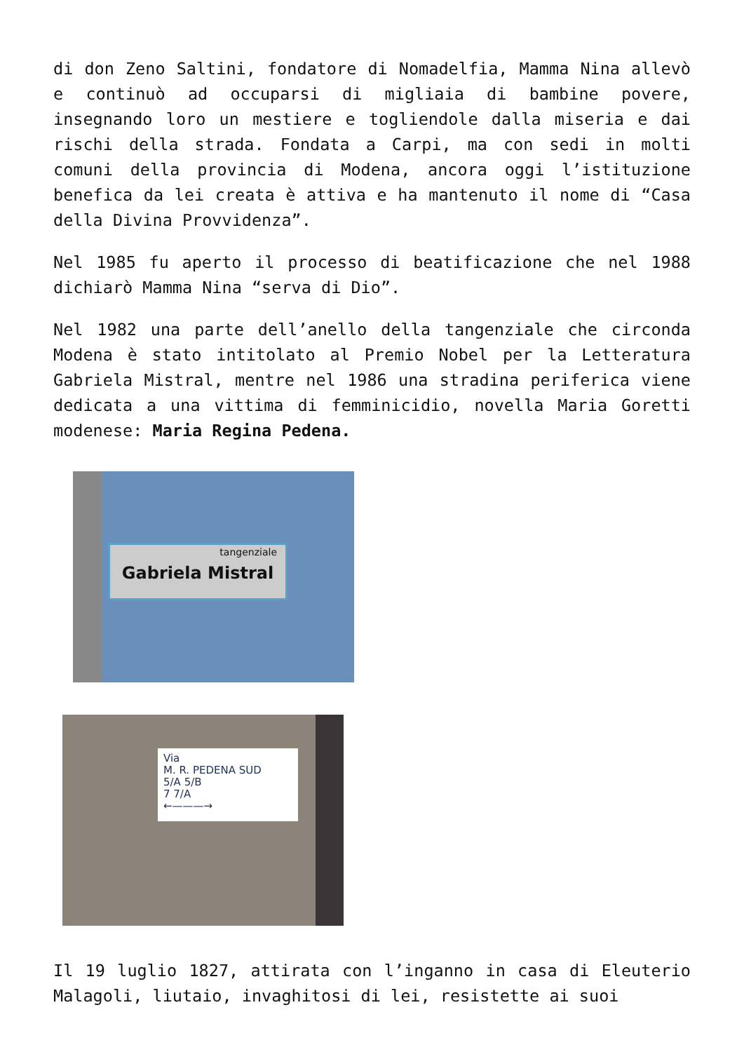di don Zeno Saltini, fondatore di Nomadelfia, Mamma Nina allevò e continuò ad occuparsi di migliaia di bambine povere, insegnando loro un mestiere e togliendole dalla miseria e dai rischi della strada. Fondata a Carpi, ma con sedi in molti comuni della provincia di Modena, ancora oggi l’istituzione benefica da lei creata è attiva e ha mantenuto il nome di “Casa della Divina Provvidenza”.
Nel 1985 fu aperto il processo di beatificazione che nel 1988 dichiarò Mamma Nina “serva di Dio”.
Nel 1982 una parte dell’anello della tangenziale che circonda Modena è stato intitolato al Premio Nobel per la Letteratura Gabriela Mistral, mentre nel 1986 una stradina periferica viene dedicata a una vittima di femminicidio, novella Maria Goretti modenese: Maria Regina Pedena.
tangenziale
Gabriela Mistral
Via
M. R. PEDENA SUD
5/A 5/B
7 7/A
←———→
Il 19 luglio 1827, attirata con l’inganno in casa di Eleuterio Malagoli, liutaio, invaghitosi di lei, resistette ai suoi